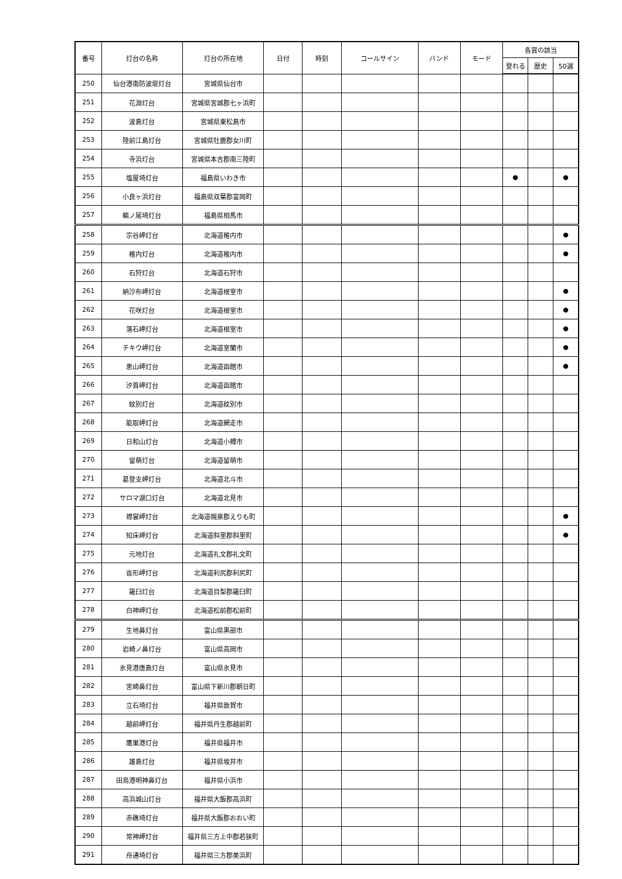| 番号 | 灯台の名称 | 灯台の所在地 | 日付 | 時刻 | コールサイン | バンド | モード | 各賞の該当 | | |
| --- | --- | --- | --- | --- | --- | --- | --- | --- | --- | --- |
| | | | | | | | | 登れる | 歴史 | 50選 |
| 250 | 仙台港南防波堤灯台 | 宮城県仙台市 | | | | | | | | |
| 251 | 花淵灯台 | 宮城県宮城郡七ヶ浜町 | | | | | | | | |
| 252 | 波島灯台 | 宮城県東松島市 | | | | | | | | |
| 253 | 陸前江島灯台 | 宮城県牡鹿郡女川町 | | | | | | | | |
| 254 | 寺浜灯台 | 宮城県本吉郡南三陸町 | | | | | | | | |
| 255 | 塩屋埼灯台 | 福島県いわき市 | | | | | | ● | | ● |
| 256 | 小良ヶ浜灯台 | 福島県双葉郡富岡町 | | | | | | | | |
| 257 | 鵜ノ尾埼灯台 | 福島県相馬市 | | | | | | | | |
| 258 | 宗谷岬灯台 | 北海道稚内市 | | | | | | | | ● |
| 259 | 稚内灯台 | 北海道稚内市 | | | | | | | | ● |
| 260 | 石狩灯台 | 北海道石狩市 | | | | | | | | |
| 261 | 納沙布岬灯台 | 北海道根室市 | | | | | | | | ● |
| 262 | 花咲灯台 | 北海道根室市 | | | | | | | | ● |
| 263 | 落石岬灯台 | 北海道根室市 | | | | | | | | ● |
| 264 | チキウ岬灯台 | 北海道室蘭市 | | | | | | | | ● |
| 265 | 恵山岬灯台 | 北海道函館市 | | | | | | | | ● |
| 266 | 汐首岬灯台 | 北海道函館市 | | | | | | | | |
| 267 | 紋別灯台 | 北海道紋別市 | | | | | | | | |
| 268 | 能取岬灯台 | 北海道網走市 | | | | | | | | |
| 269 | 日和山灯台 | 北海道小樽市 | | | | | | | | |
| 270 | 留萌灯台 | 北海道留萌市 | | | | | | | | |
| 271 | 葛登支岬灯台 | 北海道北斗市 | | | | | | | | |
| 272 | サロマ湖口灯台 | 北海道北見市 | | | | | | | | |
| 273 | 襟裳岬灯台 | 北海道幌泉郡えりも町 | | | | | | | | ● |
| 274 | 知床岬灯台 | 北海道斜里郡斜里町 | | | | | | | | ● |
| 275 | 元地灯台 | 北海道礼文郡礼文町 | | | | | | | | |
| 276 | 沓形岬灯台 | 北海道利尻郡利尻町 | | | | | | | | |
| 277 | 羅臼灯台 | 北海道目梨郡羅臼町 | | | | | | | | |
| 278 | 白神岬灯台 | 北海道松前郡松前町 | | | | | | | | |
| 279 | 生地鼻灯台 | 富山県黒部市 | | | | | | | | |
| 280 | 岩崎ノ鼻灯台 | 富山県高岡市 | | | | | | | | |
| 281 | 氷見港唐島灯台 | 富山県氷見市 | | | | | | | | |
| 282 | 宮崎鼻灯台 | 富山県下新川郡朝日町 | | | | | | | | |
| 283 | 立石埼灯台 | 福井県敦賀市 | | | | | | | | |
| 284 | 越前岬灯台 | 福井県丹生郡越前町 | | | | | | | | |
| 285 | 鷹巣港灯台 | 福井県福井市 | | | | | | | | |
| 286 | 雄島灯台 | 福井県坂井市 | | | | | | | | |
| 287 | 田烏港明神鼻灯台 | 福井県小浜市 | | | | | | | | |
| 288 | 高浜城山灯台 | 福井県大飯郡高浜町 | | | | | | | | |
| 289 | 赤礁埼灯台 | 福井県大飯郡おおい町 | | | | | | | | |
| 290 | 常神岬灯台 | 福井県三方上中郡若狭町 | | | | | | | | |
| 291 | 舟通埼灯台 | 福井県三方郡美浜町 | | | | | | | | |